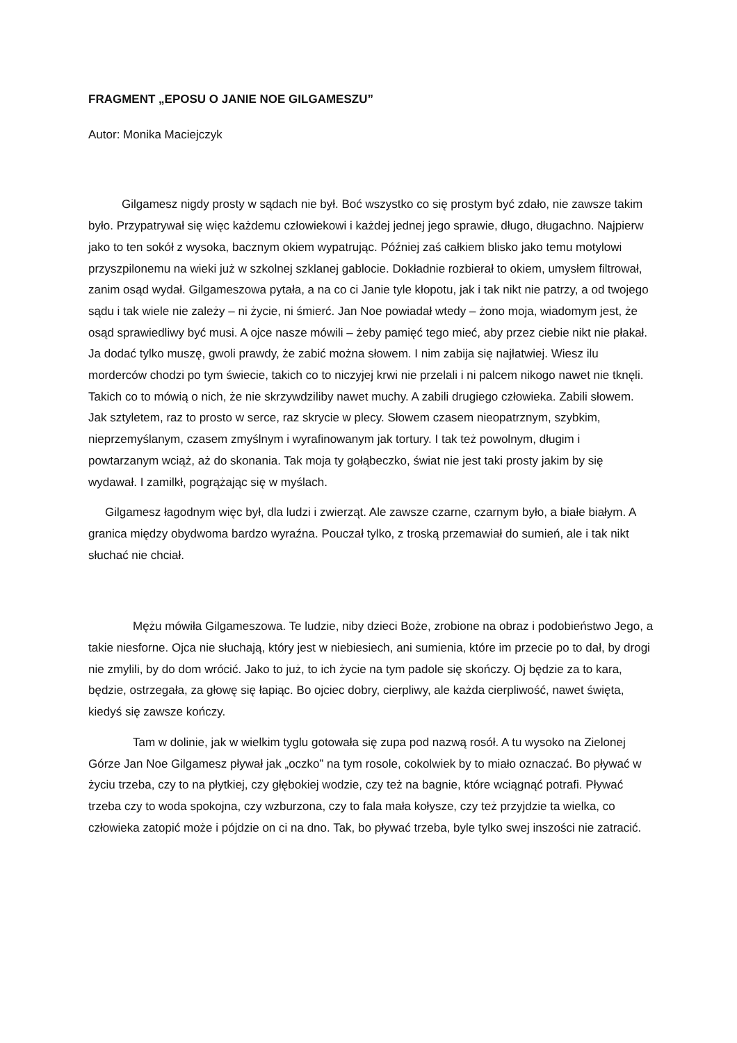FRAGMENT „EPOSU O JANIE NOE GILGAMESZU”
Autor: Monika Maciejczyk
Gilgamesz nigdy prosty w sądach nie był. Boć wszystko co się prostym być zdało, nie zawsze takim było. Przypatrywał się więc każdemu człowiekowi i każdej jednej jego sprawie, długo, długachno. Najpierw jako to ten sokół z wysoka, bacznym okiem wypatrując. Później zaś całkiem blisko jako temu motylowi przyszpilonemu na wieki już w szkolnej szklanej gablocie. Dokładnie rozbierał to okiem, umysłem filtrował, zanim osąd wydał. Gilgameszowa pytała, a na co ci Janie tyle kłopotu, jak i tak nikt nie patrzy, a od twojego sądu i tak wiele nie zależy – ni życie, ni śmierć. Jan Noe powiadał wtedy – żono moja, wiadomym jest, że osąd sprawiedliwy być musi. A ojce nasze mówili – żeby pamięć tego mieć, aby przez ciebie nikt nie płakał. Ja dodać tylko muszę, gwoli prawdy, że zabić można słowem. I nim zabija się najłatwiej. Wiesz ilu morderców chodzi po tym świecie, takich co to niczyjej krwi nie przelali i ni palcem nikogo nawet nie tknęli. Takich co to mówią o nich, że nie skrzywdziliby nawet muchy. A zabili drugiego człowieka. Zabili słowem. Jak sztyletem, raz to prosto w serce, raz skrycie w plecy. Słowem czasem nieopatrznym, szybkim, nieprzemyślanym, czasem zmyślnym i wyrafinowanym jak tortury. I tak też powolnym, długim i powtarzanym wciąż, aż do skonania. Tak moja ty gołąbeczko, świat nie jest taki prosty jakim by się wydawał. I zamilkł, pogrążając się w myślach.
Gilgamesz łagodnym więc był, dla ludzi i zwierząt. Ale zawsze czarne, czarnym było, a białe białym. A granica między obydwoma bardzo wyraźna. Pouczał tylko, z troską przemawiał do sumień, ale i tak nikt słuchać nie chciał.
Mężu mówiła Gilgameszowa. Te ludzie, niby dzieci Boże, zrobione na obraz i podobieństwo Jego, a takie niesforne. Ojca nie słuchają, który jest w niebiesiech, ani sumienia, które im przecie po to dał, by drogi nie zmylili, by do dom wrócić. Jako to już, to ich życie na tym padole się skończy. Oj będzie za to kara, będzie, ostrzegała, za głowę się łapiąc. Bo ojciec dobry, cierpliwy, ale każda cierpliwość, nawet święta, kiedyś się zawsze kończy.
Tam w dolinie, jak w wielkim tyglu gotowała się zupa pod nazwą rosół. A tu wysoko na Zielonej Górze Jan Noe Gilgamesz pływał jak „oczko” na tym rosole, cokolwiek by to miało oznaczać. Bo pływać w życiu trzeba, czy to na płytkiej, czy głębokiej wodzie, czy też na bagnie, które wciągnąć potrafi. Pływać trzeba czy to woda spokojna, czy wzburzona, czy to fala mała kołysze, czy też przyjdzie ta wielka, co człowieka zatopić może i pójdzie on ci na dno. Tak, bo pływać trzeba, byle tylko swej inszości nie zatracić.